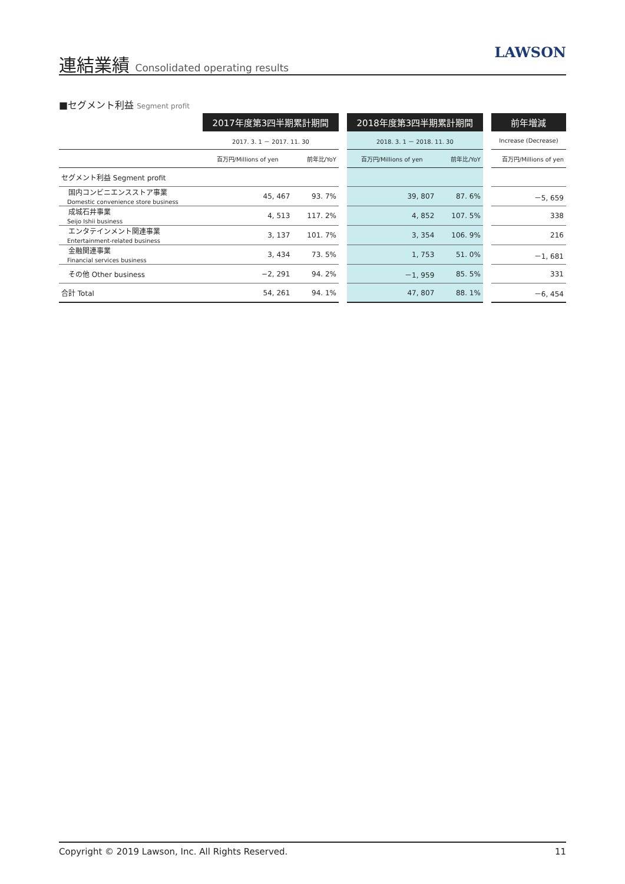連結業績 Consolidated operating results
LAWSON
■セグメント利益 Segment profit
| | 2017年度第3四半期累計期間 | | | 2018年度第3四半期累計期間 | | | 前年増減 |
| --- | --- | --- | --- | --- | --- | --- | --- |
| | 2017. 3. 1 － 2017. 11. 30 | | | 2018. 3. 1 － 2018. 11. 30 | | | Increase (Decrease) |
| | 百万円/Millions of yen | 前年比/YoY | | 百万円/Millions of yen | 前年比/YoY | | 百万円/Millions of yen |
| セグメント利益 Segment profit | | | | | | | |
| 国内コンビニエンスストア事業 Domestic convenience store business | 45, 467 | 93. 7% | | 39, 807 | 87. 6% | | －5, 659 |
| 成城石井事業 Seijo Ishii business | 4, 513 | 117. 2% | | 4, 852 | 107. 5% | | 338 |
| エンタテインメント関連事業 Entertainment-related business | 3, 137 | 101. 7% | | 3, 354 | 106. 9% | | 216 |
| 金融関連事業 Financial services business | 3, 434 | 73. 5% | | 1, 753 | 51. 0% | | －1, 681 |
| その他 Other business | −2, 291 | 94. 2% | | －1, 959 | 85. 5% | | 331 |
| 合計 Total | 54, 261 | 94. 1% | | 47, 807 | 88. 1% | | －6, 454 |
Copyright © 2019 Lawson, Inc. All Rights Reserved. 11